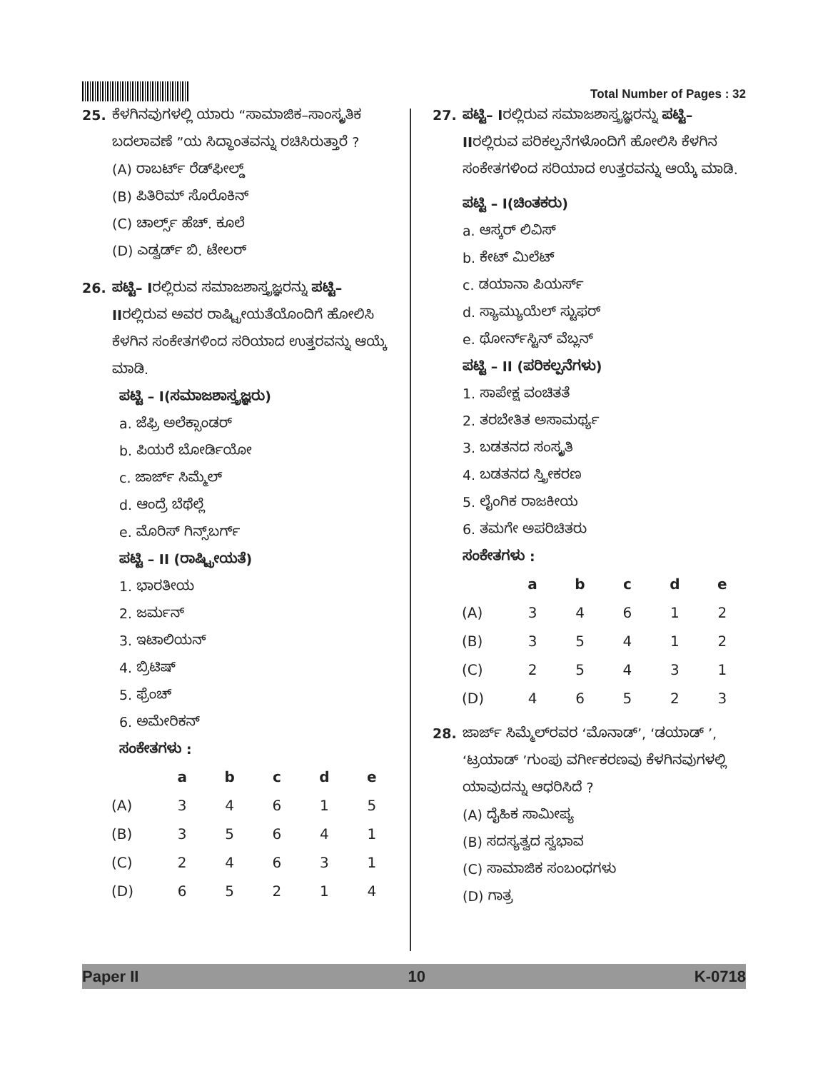Total Number of Pages : 32
25. ಕೆಳಗಿನವುಗಳಲ್ಲಿ ಯಾರು “ಸಾಮಾಜಿಕ–ಸಾಂಸ್ಕೃತಿಕ ಬದಲಾವಣೆ ”ಯ ಸಿದ್ಧಾಂತವನ್ನು ರಚಿಸಿರುತ್ತಾರೆ ?
(A) ರಾಬರ್ಟ್ ರೆಡ್‌ಫೀಲ್ಡ್
(B) ಪಿತಿರಿಮ್ ಸೊರೊಕಿನ್
(C) ಚಾರ್ಲ್ಸ್ ಹೆಚ್. ಕೂಲೆ
(D) ಎಡ್ವರ್ಡ್ ಬಿ. ಟೇಲರ್
26. ಪಟ್ಟಿ– Iರಲ್ಲಿರುವ ಸಮಾಜಶಾಸ್ತ್ರಜ್ಞರನ್ನು ಪಟ್ಟಿ– IIರಲ್ಲಿರುವ ಅವರ ರಾಷ್ಟ್ರೀಯತೆಯೊಂದಿಗೆ ಹೋಲಿಸಿ ಕೆಳಗಿನ ಸಂಕೇತಗಳಿಂದ ಸರಿಯಾದ ಉತ್ತರವನ್ನು ಆಯ್ಕೆ ಮಾಡಿ.
ಪಟ್ಟಿ – I(ಸಮಾಜಶಾಸ್ತ್ರಜ್ಞರು)
a. ಜೆಫ್ರಿ ಅಲೆಕ್ಸಾಂಡರ್
b. ಪಿಯರೆ ಬೋರ್ಡಿಯೋ
c. ಜಾರ್ಜ್ ಸಿಮ್ಮೆಲ್
d. ಆಂದ್ರೆ ಬೆಥೆಲ್ಲೆ
e. ಮೊರಿಸ್ ಗಿನ್ಸ್‌ಬರ್ಗ್
ಪಟ್ಟಿ – II (ರಾಷ್ಟ್ರೀಯತೆ)
1. ಭಾರತೀಯ
2. ಜರ್ಮನ್
3. ಇಟಾಲಿಯನ್
4. ಬ್ರಿಟಿಷ್
5. ಫ್ರೆಂಚ್
6. ಅಮೇರಿಕನ್
ಸಂಕೇತಗಳು :
| | a | b | c | d | e |
| --- | --- | --- | --- | --- | --- |
| (A) | 3 | 4 | 6 | 1 | 5 |
| (B) | 3 | 5 | 6 | 4 | 1 |
| (C) | 2 | 4 | 6 | 3 | 1 |
| (D) | 6 | 5 | 2 | 1 | 4 |
27. ಪಟ್ಟಿ– Iರಲ್ಲಿರುವ ಸಮಾಜಶಾಸ್ತ್ರಜ್ಞರನ್ನು ಪಟ್ಟಿ– IIರಲ್ಲಿರುವ ಪರಿಕಲ್ಪನೆಗಳೊಂದಿಗೆ ಹೋಲಿಸಿ ಕೆಳಗಿನ ಸಂಕೇತಗಳಿಂದ ಸರಿಯಾದ ಉತ್ತರವನ್ನು ಆಯ್ಕೆ ಮಾಡಿ.
ಪಟ್ಟಿ – I(ಚಿಂತಕರು)
a. ಆಸ್ಕರ್ ಲಿವಿಸ್
b. ಕೇಟ್ ಮಿಲೆಟ್
c. ಡಯಾನಾ ಪಿಯರ್ಸ್
d. ಸ್ಯಾಮ್ಯುಯೆಲ್ ಸ್ಟುಫರ್
e. ಥೋರ್ನ್‌ಸ್ಟಿನ್ ವೆಬ್ಲನ್
ಪಟ್ಟಿ – II (ಪರಿಕಲ್ಪನೆಗಳು)
1. ಸಾಪೇಕ್ಷ ವಂಚಿತತೆ
2. ತರಬೇತಿತ ಅಸಾಮರ್ಥ್ಯ
3. ಬಡತನದ ಸಂಸ್ಕೃತಿ
4. ಬಡತನದ ಸ್ತ್ರೀಕರಣ
5. ಲೈಂಗಿಕ ರಾಜಕೀಯ
6. ತಮಗೇ ಅಪರಿಚಿತರು
ಸಂಕೇತಗಳು :
| | a | b | c | d | e |
| --- | --- | --- | --- | --- | --- |
| (A) | 3 | 4 | 6 | 1 | 2 |
| (B) | 3 | 5 | 4 | 1 | 2 |
| (C) | 2 | 5 | 4 | 3 | 1 |
| (D) | 4 | 6 | 5 | 2 | 3 |
28. ಜಾರ್ಜ್ ಸಿಮ್ಮೆಲ್‌ರವರ ‘ಮೊನಾಡ್’, ‘ಡಯಾಡ್ ’, ‘ಟ್ರಯಾಡ್ ’ಗುಂಪು ವರ್ಗೀಕರಣವು ಕೆಳಗಿನವುಗಳಲ್ಲಿ ಯಾವುದನ್ನು ಆಧರಿಸಿದೆ ?
(A) ದೈಹಿಕ ಸಾಮೀಪ್ಯ
(B) ಸದಸ್ಯತ್ವದ ಸ್ವಭಾವ
(C) ಸಾಮಾಜಿಕ ಸಂಬಂಧಗಳು
(D) ಗಾತ್ರ
Paper II 10 K-0718